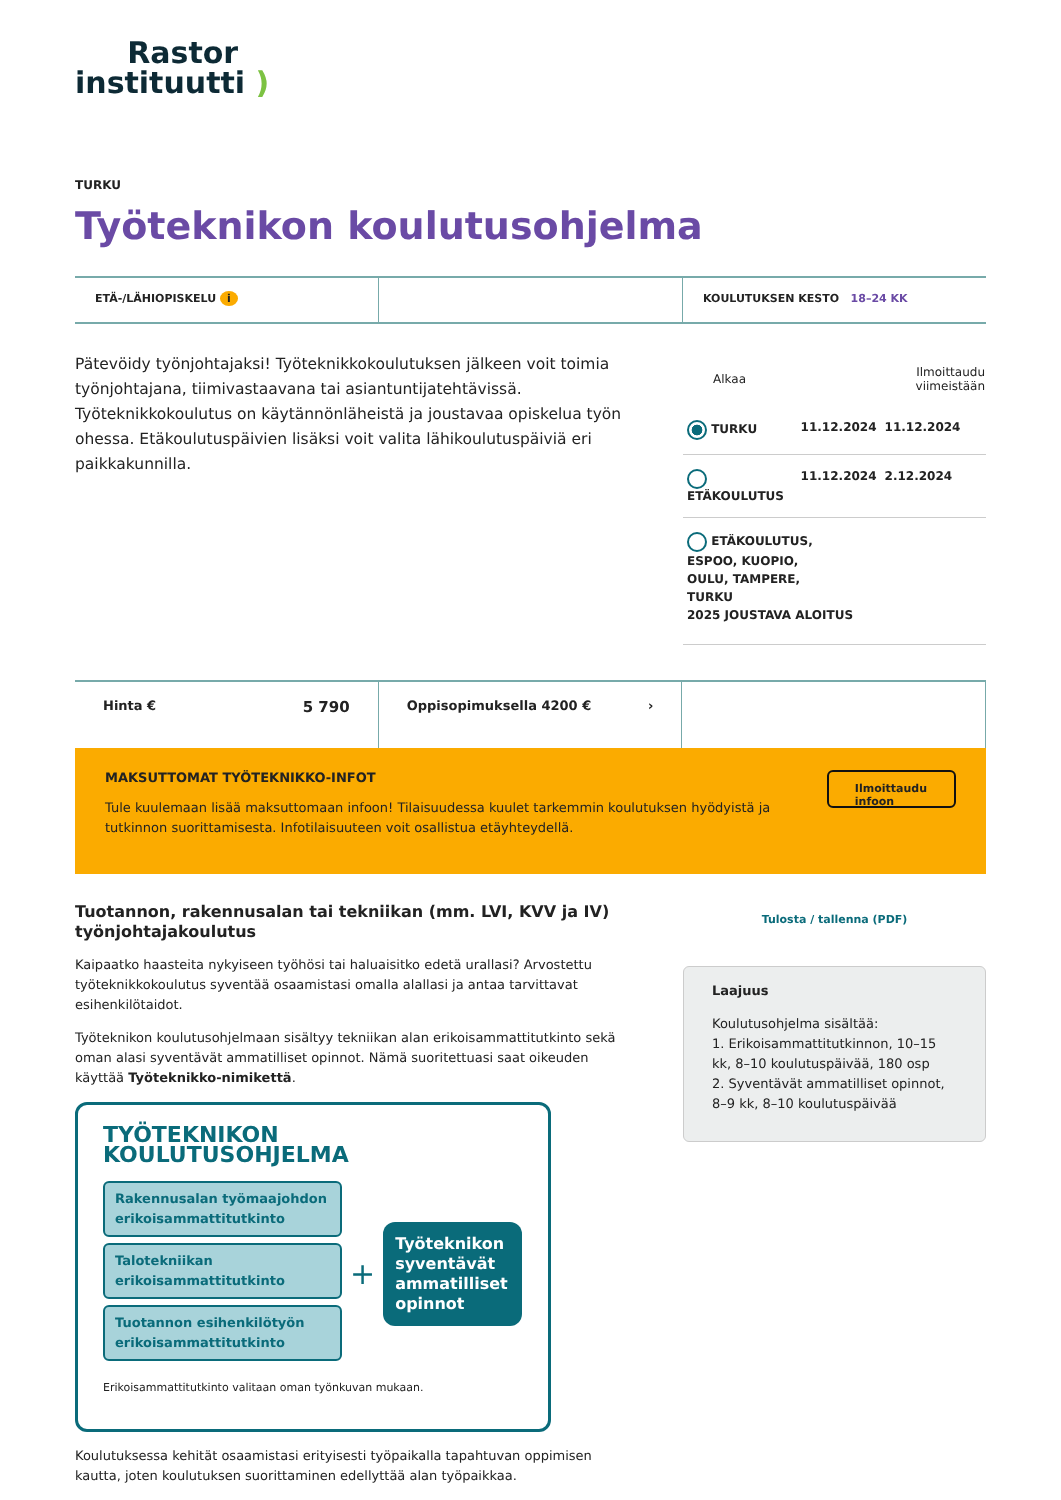Rastor
instituutti )
TURKU
Työteknikon koulutusohjelma
ETÄ-/LÄHIOPISKELU i KOULUTUKSEN KESTO 18–24 KK
Pätevöidy työnjohtajaksi! Työteknikkokoulutuksen jälkeen voit toimia työnjohtajana, tiimivastaavana tai asiantuntijatehtävissä. Työteknikkokoulutus on käytännönläheistä ja joustavaa opiskelua työn ohessa. Etäkoulutuspäivien lisäksi voit valita lähikoulutuspäiviä eri paikkakunnilla.
| Alkaa | | Ilmoittaudu viimeistään |
| --- | --- | --- |
| TURKU | 11.12.2024 | 11.12.2024 |
| ETÄKOULUTUS | 11.12.2024 | 2.12.2024 |
| ETÄKOULUTUS, ESPOO, KUOPIO, OULU, TAMPERE, TURKU 2025 JOUSTAVA ALOITUS | | |
Hinta € 5 790
Oppisopimuksella 4200 € ›
MAKSUTTOMAT TYÖTEKNIKKO-INFOT
Tule kuulemaan lisää maksuttomaan infoon! Tilaisuudessa kuulet tarkemmin koulutuksen hyödyistä ja tutkinnon suorittamisesta. Infotilaisuuteen voit osallistua etäyhteydellä.
Ilmoittaudu infoon
Tuotannon, rakennusalan tai tekniikan (mm. LVI, KVV ja IV) työnjohtajakoulutus
Kaipaatko haasteita nykyiseen työhösi tai haluaisitko edetä urallasi? Arvostettu työteknikkokoulutus syventää osaamistasi omalla alallasi ja antaa tarvittavat esihenkilötaidot.
Työteknikon koulutusohjelmaan sisältyy tekniikan alan erikoisammattitutkinto sekä oman alasi syventävät ammatilliset opinnot. Nämä suoritettuasi saat oikeuden käyttää Työteknikko-nimikettä.
TYÖTEKNIKON KOULUTUSOHJELMA
Rakennusalan työmaajohdon erikoisammattitutkinto
Talotekniikan erikoisammattitutkinto
Tuotannon esihenkilötyön erikoisammattitutkinto
+
Työteknikon syventävät ammatilliset opinnot
Erikoisammattitutkinto valitaan oman työnkuvan mukaan.
Koulutuksessa kehität osaamistasi erityisesti työpaikalla tapahtuvan oppimisen kautta, joten koulutuksen suorittaminen edellyttää alan työpaikkaa.
Tulosta / tallenna (PDF)
Laajuus
Koulutusohjelma sisältää:
1. Erikoisammattitutkinnon, 10–15 kk, 8–10 koulutuspäivää, 180 osp
2. Syventävät ammatilliset opinnot, 8–9 kk, 8–10 koulutuspäivää